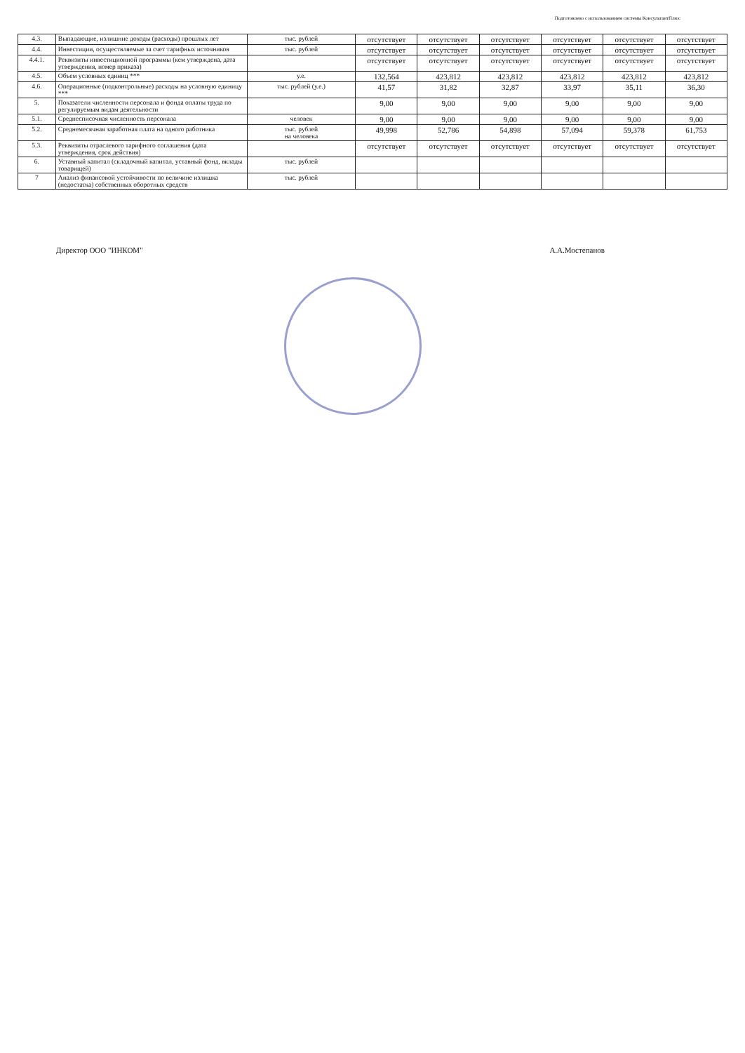Подготовлено с использованием системы КонсультантПлюс
| 4.3. | Выпадающие, излишние доходы (расходы) прошлых лет | тыс. рублей | отсутствует | отсутствует | отсутствует | отсутствует | отсутствует | отсутствует |
| 4.4. | Инвестиции, осуществляемые за счет тарифных источников | тыс. рублей | отсутствует | отсутствует | отсутствует | отсутствует | отсутствует | отсутствует |
| 4.4.1. | Реквизиты инвестиционной программы (кем утверждена, дата утверждения, номер приказа) | | отсутствует | отсутствует | отсутствует | отсутствует | отсутствует | отсутствует |
| 4.5. | Объем условных единиц *** | у.е. | 132,564 | 423,812 | 423,812 | 423,812 | 423,812 | 423,812 |
| 4.6. | Операционные (подконтрольные) расходы на условную единицу *** | тыс. рублей (у.е.) | 41,57 | 31,82 | 32,87 | 33,97 | 35,11 | 36,30 |
| 5. | Показатели численности персонала и фонда оплаты труда по регулируемым видам деятельности | | 9,00 | 9,00 | 9,00 | 9,00 | 9,00 | 9,00 |
| 5.1. | Среднесписочная численность персонала | человек | 9,00 | 9,00 | 9,00 | 9,00 | 9,00 | 9,00 |
| 5.2. | Среднемесячная заработная плата на одного работника | тыс. рублей на человека | 49,998 | 52,786 | 54,898 | 57,094 | 59,378 | 61,753 |
| 5.3. | Реквизиты отраслевого тарифного соглашения (дата утверждения, срок действия) | | отсутствует | отсутствует | отсутствует | отсутствует | отсутствует | отсутствует |
| 6. | Уставный капитал (складочный капитал, уставный фонд, вклады товарищей) | тыс. рублей | | | | | | |
| 7 | Анализ финансовой устойчивости по величине излишка (недостатка) собственных оборотных средств | тыс. рублей | | | | | | |
Директор ООО "ИНКОМ" А.А.Мостепанов